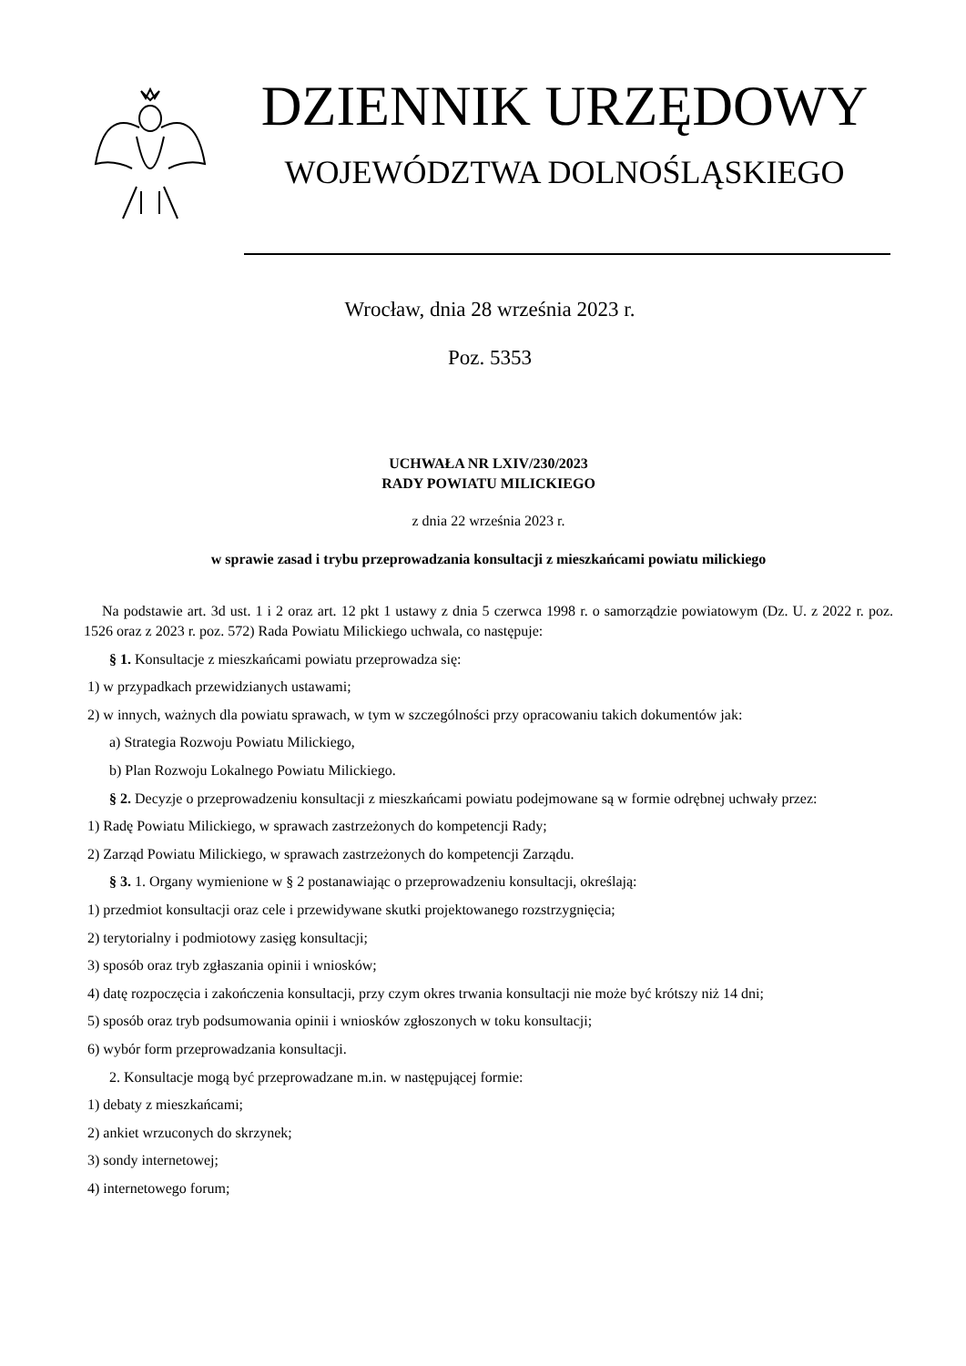DZIENNIK URZĘDOWY
WOJEWÓDZTWA DOLNOŚLĄSKIEGO
Wrocław, dnia 28 września 2023 r.
Poz. 5353
UCHWAŁA NR LXIV/230/2023
RADY POWIATU MILICKIEGO
z dnia 22 września 2023 r.
w sprawie zasad i trybu przeprowadzania konsultacji z mieszkańcami powiatu milickiego
Na podstawie art. 3d ust. 1 i 2 oraz art. 12 pkt 1 ustawy z dnia 5 czerwca 1998 r. o samorządzie powiatowym (Dz. U. z 2022 r. poz. 1526 oraz z 2023 r. poz. 572) Rada Powiatu Milickiego uchwala, co następuje:
§ 1. Konsultacje z mieszkańcami powiatu przeprowadza się:
1) w przypadkach przewidzianych ustawami;
2) w innych, ważnych dla powiatu sprawach, w tym w szczególności przy opracowaniu takich dokumentów jak:
a) Strategia Rozwoju Powiatu Milickiego,
b) Plan Rozwoju Lokalnego Powiatu Milickiego.
§ 2. Decyzje o przeprowadzeniu konsultacji z mieszkańcami powiatu podejmowane są w formie odrębnej uchwały przez:
1) Radę Powiatu Milickiego, w sprawach zastrzeżonych do kompetencji Rady;
2) Zarząd Powiatu Milickiego, w sprawach zastrzeżonych do kompetencji Zarządu.
§ 3. 1. Organy wymienione w § 2 postanawiając o przeprowadzeniu konsultacji, określają:
1) przedmiot konsultacji oraz cele i przewidywane skutki projektowanego rozstrzygnięcia;
2) terytorialny i podmiotowy zasięg konsultacji;
3) sposób oraz tryb zgłaszania opinii i wniosków;
4) datę rozpoczęcia i zakończenia konsultacji, przy czym okres trwania konsultacji nie może być krótszy niż 14 dni;
5) sposób oraz tryb podsumowania opinii i wniosków zgłoszonych w toku konsultacji;
6) wybór form przeprowadzania konsultacji.
2. Konsultacje mogą być przeprowadzane m.in. w następującej formie:
1) debaty z mieszkańcami;
2) ankiet wrzuconych do skrzynek;
3) sondy internetowej;
4) internetowego forum;